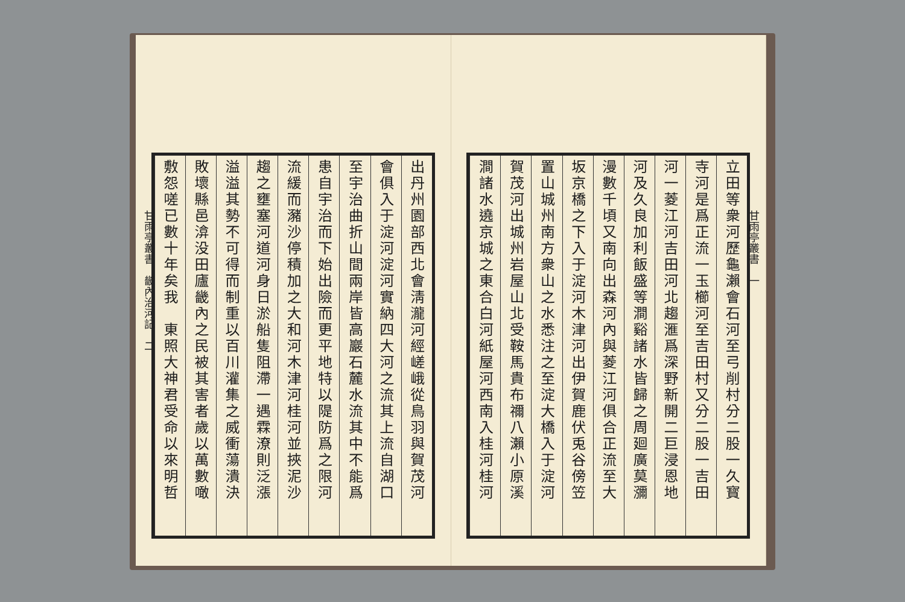立田等衆河歷龜瀨會石河至弓削村分二股一久寳
寺河是爲正流一玉櫛河至吉田村又分二股一吉田
河一菱江河吉田河北趨滙爲深野新開二巨浸恩地
河及久良加利飯盛等澗谿諸水皆歸之周廻廣莫瀰
漫數千頃又南向出森河內與菱江河俱合正流至大
坂京橋之下入于淀河木津河出伊賀鹿伏兎谷傍笠
置山城州南方衆山之水悉注之至淀大橋入于淀河
賀茂河出城州岩屋山北受鞍馬貴布禰八瀨小原溪
澗諸水遶京城之東合白河紙屋河西南入桂河桂河
甘雨亭叢書　一
出丹州園部西北會淸瀧河經嵯峨從鳥羽與賀茂河
會俱入于淀河淀河實納四大河之流其上流自湖口
至宇治曲折山間兩岸皆高巖石麓水流其中不能爲
患自宇治而下始出險而更平地特以隄防爲之限河
流緩而瀦沙停積加之大和河木津河桂河並挾泥沙
趨之壅塞河道河身日淤船隻阻滯一遇霖潦則泛漲
溢溢其勢不可得而制重以百川灌集之威衝蕩潰決
敗壞縣邑渰没田廬畿內之民被其害者歲以萬數噉
敷怨嗟已數十年矣我　東照大神君受命以來明哲
甘雨亭叢書　畿內治河記　二